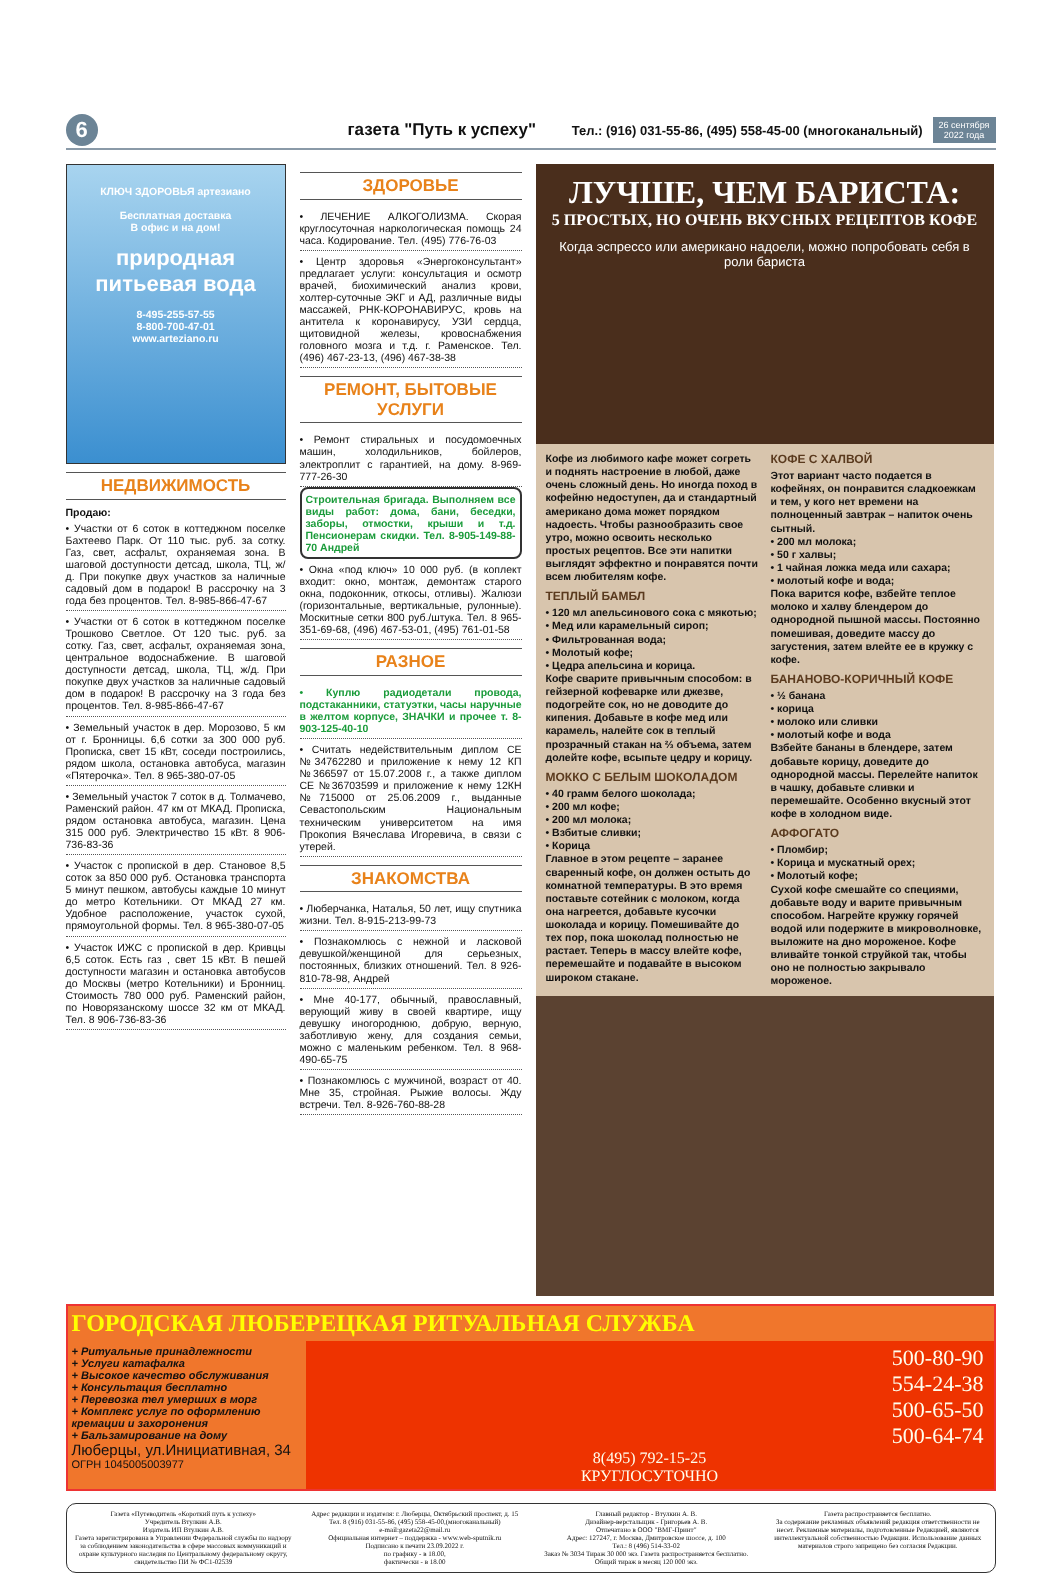6
газета "Путь к успеху"
Тел.: (916) 031-55-86, (495) 558-45-00 (многоканальный)
26 сентября
2022 года
КЛЮЧ ЗДОРОВЬЯ артезиано
Бесплатная доставка
В офис и на дом!
природная питьевая вода
8-495-255-57-55
8-800-700-47-01
www.arteziano.ru
НЕДВИЖИМОСТЬ
Продаю:
• Участки от 6 соток в коттеджном поселке Бахтеево Парк. От 110 тыс. руб. за сотку. Газ, свет, асфальт, охраняемая зона. В шаговой доступности детсад, школа, ТЦ, ж/д. При покупке двух участков за наличные садовый дом в подарок! В рассрочку на 3 года без процентов. Тел. 8-985-866-47-67
• Участки от 6 соток в коттеджном поселке Трошково Светлое. От 120 тыс. руб. за сотку. Газ, свет, асфальт, охраняемая зона, центральное водоснабжение. В шаговой доступности детсад, школа, ТЦ, ж/д. При покупке двух участков за наличные садовый дом в подарок! В рассрочку на 3 года без процентов. Тел. 8-985-866-47-67
• Земельный участок в дер. Морозово, 5 км от г. Бронницы. 6,6 сотки за 300 000 руб. Прописка, свет 15 кВт, соседи построились, рядом школа, остановка автобуса, магазин «Пятерочка». Тел. 8 965-380-07-05
• Земельный участок 7 соток в д. Толмачево, Раменский район. 47 км от МКАД. Прописка, рядом остановка автобуса, магазин. Цена 315 000 руб. Электричество 15 кВт. 8 906-736-83-36
• Участок с пропиской в дер. Становое 8,5 соток за 850 000 руб. Остановка транспорта 5 минут пешком, автобусы каждые 10 минут до метро Котельники. От МКАД 27 км. Удобное расположение, участок сухой, прямоугольной формы. Тел. 8 965-380-07-05
• Участок ИЖС с пропиской в дер. Кривцы 6,5 соток. Есть газ , свет 15 кВт. В пешей доступности магазин и остановка автобусов до Москвы (метро Котельники) и Бронниц. Стоимость 780 000 руб. Раменский район, по Новорязанскому шоссе 32 км от МКАД. Тел. 8 906-736-83-36
ЗДОРОВЬЕ
• ЛЕЧЕНИЕ АЛКОГОЛИЗМА. Скорая круглосуточная наркологическая помощь 24 часа. Кодирование. Тел. (495) 776-76-03
• Центр здоровья «Энергоконсультант» предлагает услуги: консультация и осмотр врачей, биохимический анализ крови, холтер-суточные ЭКГ и АД, различные виды массажей, РНК-КОРОНАВИРУС, кровь на антитела к коронавирусу, УЗИ сердца, щитовидной железы, кровоснабжения головного мозга и т.д. г. Раменское. Тел. (496) 467-23-13, (496) 467-38-38
РЕМОНТ, БЫТОВЫЕ УСЛУГИ
• Ремонт стиральных и посудомоечных машин, холодильников, бойлеров, электроплит с гарантией, на дому. 8-969-777-26-30
Строительная бригада. Выполняем все виды работ: дома, бани, беседки, заборы, отмостки, крыши и т.д. Пенсионерам скидки. Тел. 8-905-149-88-70 Андрей
• Окна «под ключ» 10 000 руб. (в коплект входит: окно, монтаж, демонтаж старого окна, подоконник, откосы, отливы). Жалюзи (горизонтальные, вертикальные, рулонные). Москитные сетки 800 руб./штука. Тел. 8 965-351-69-68, (496) 467-53-01, (495) 761-01-58
РАЗНОЕ
• Куплю радиодетали провода, подстаканники, статуэтки, часы наручные в желтом корпусе, ЗНАЧКИ и прочее т. 8-903-125-40-10
• Считать недействительным диплом СЕ №34762280 и приложение к нему 12 КП №366597 от 15.07.2008 г., а также диплом СЕ №36703599 и приложение к нему 12КН №715000 от 25.06.2009 г., выданные Севастопольским Национальным техническим университетом на имя Прокопия Вячеслава Игоревича, в связи с утерей.
ЗНАКОМСТВА
• Люберчанка, Наталья, 50 лет, ищу спутника жизни. Тел. 8-915-213-99-73
• Познакомлюсь с нежной и ласковой девушкой/женщиной для серьезных, постоянных, близких отношений. Тел. 8 926-810-78-98, Андрей
• Мне 40-177, обычный, православный, верующий живу в своей квартире, ищу девушку иногороднюю, добрую, верную, заботливую жену, для создания семьи, можно с маленьким ребенком. Тел. 8 968-490-65-75
• Познакомлюсь с мужчиной, возраст от 40. Мне 35, стройная. Рыжие волосы. Жду встречи. Тел. 8-926-760-88-28
ЛУЧШЕ, ЧЕМ БАРИСТА:
5 ПРОСТЫХ, НО ОЧЕНЬ ВКУСНЫХ РЕЦЕПТОВ КОФЕ
Когда эспрессо или американо надоели, можно попробовать себя в роли бариста
Кофе из любимого кафе может согреть и поднять настроение в любой, даже очень сложный день. Но иногда поход в кофейню недоступен, да и стандартный американо дома может порядком надоесть. Чтобы разнообразить свое утро, можно освоить несколько простых рецептов. Все эти напитки выглядят эффектно и понравятся почти всем любителям кофе.
ТЕПЛЫЙ БАМБЛ
• 120 мл апельсинового сока с мякотью;
• Мед или карамельный сироп;
• Фильтрованная вода;
• Молотый кофе;
• Цедра апельсина и корица.
Кофе сварите привычным способом: в гейзерной кофеварке или джезве, подогрейте сок, но не доводите до кипения. Добавьте в кофе мед или карамель, налейте сок в теплый прозрачный стакан на ⅔ объема, затем долейте кофе, всыпьте цедру и корицу.
МОККО С БЕЛЫМ ШОКОЛАДОМ
• 40 грамм белого шоколада;
• 200 мл кофе;
• 200 мл молока;
• Взбитые сливки;
• Корица
Главное в этом рецепте – заранее сваренный кофе, он должен остыть до комнатной температуры. В это время поставьте сотейник с молоком, когда она нагреется, добавьте кусочки шоколада и корицу. Помешивайте до тех пор, пока шоколад полностью не растает. Теперь в массу влейте кофе, перемешайте и подавайте в высоком широком стакане.
КОФЕ С ХАЛВОЙ
Этот вариант часто подается в кофейнях, он понравится сладкоежкам и тем, у кого нет времени на полноценный завтрак – напиток очень сытный.
• 200 мл молока;
• 50 г халвы;
• 1 чайная ложка меда или сахара;
• молотый кофе и вода;
Пока варится кофе, взбейте теплое молоко и халву блендером до однородной пышной массы. Постоянно помешивая, доведите массу до загустения, затем влейте ее в кружку с кофе.
БАНАНОВО-КОРИЧНЫЙ КОФЕ
• ½ банана
• корица
• молоко или сливки
• молотый кофе и вода
Взбейте бананы в блендере, затем добавьте корицу, доведите до однородной массы. Перелейте напиток в чашку, добавьте сливки и перемешайте. Особенно вкусный этот кофе в холодном виде.
АФФОГАТО
• Пломбир;
• Корица и мускатный орех;
• Молотый кофе;
Сухой кофе смешайте со специями, добавьте воду и варите привычным способом. Нагрейте кружку горячей водой или подержите в микроволновке, выложите на дно мороженое. Кофе вливайте тонкой струйкой так, чтобы оно не полностью закрывало мороженое.
ГОРОДСКАЯ ЛЮБЕРЕЦКАЯ РИТУАЛЬНАЯ СЛУЖБА
+ Ритуальные принадлежности
+ Услуги катафалка
+ Высокое качество обслуживания
+ Консультация бесплатно
+ Перевозка тел умерших в морг
+ Комплекс услуг по оформлению кремации и захоронения
+ Бальзамирование на дому
Люберцы, ул.Инициативная, 34
ОГРН 1045005003977
500-80-90
554-24-38
500-65-50
500-64-74
8(495) 792-15-25
КРУГЛОСУТОЧНО
Газета «Путеводитель «Короткий путь к успеху»
Учредитель Втулкин А.В.
Издатель ИП Втулкин А.В.
Газета зарегистрирована в Управлении Федеральной службы по надзору за соблюдением законодательства в сфере массовых коммуникаций и охране культурного наследия по Центральному федеральному округу, свидетельство ПИ № ФС1-02539
Адрес редакции и издателя: г. Люберцы, Октябрьский проспект, д. 15
Тел. 8 (916) 031-55-86, (495) 558-45-00,(многоканальный)
e-mail:gazeta22@mail.ru
Официальная интернет – поддержка - www.web-sputnik.ru
Подписано к печати 23.09.2022 г.
по графику - в 18.00,
фактически - в 18.00
Главный редактор - Втулкин А. В.
Дизайнер-верстальщик - Григорьев А. В.
Отпечатано в ООО "ВМГ-Принт"
Адрес: 127247, г. Москва, Дмитровское шоссе, д. 100
Тел.: 8 (496) 514-33-02
Заказ № 3034 Тираж 30 000 экз. Газета распространяется бесплатно.
Общий тираж в месяц 120 000 экз.
Газета распространяется бесплатно.
За содержание рекламных объявлений редакция ответственности не несет. Рекламные материалы, подготовленные Редакцией, являются интеллектуальной собственностью Редакции. Использование данных материалов строго запрещено без согласия Редакции.